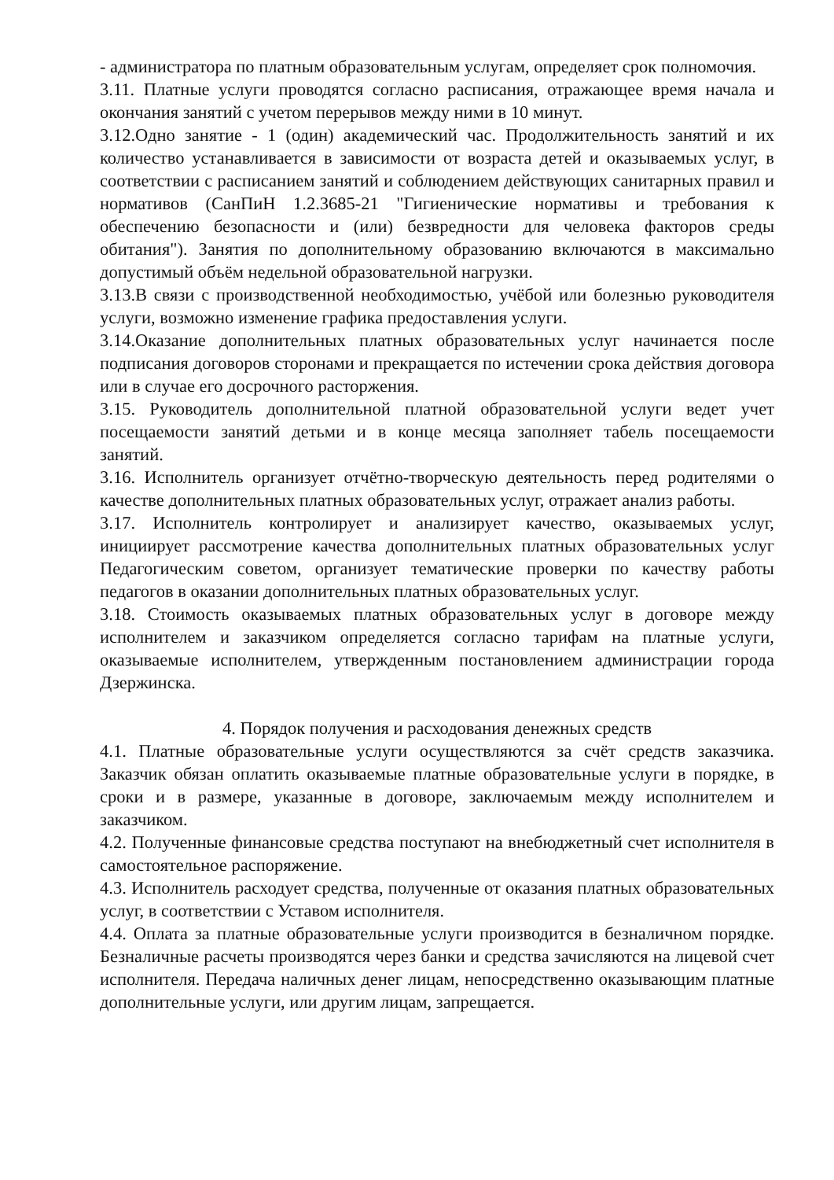- администратора по платным образовательным услугам, определяет срок полномочия.
3.11. Платные услуги проводятся согласно расписания, отражающее время начала и окончания занятий с учетом перерывов между ними в 10 минут.
3.12.Одно занятие - 1 (один) академический час. Продолжительность занятий и их количество устанавливается в зависимости от возраста детей и оказываемых услуг, в соответствии с расписанием занятий и соблюдением действующих санитарных правил и нормативов (СанПиН 1.2.3685-21 "Гигиенические нормативы и требования к обеспечению безопасности и (или) безвредности для человека факторов среды обитания"). Занятия по дополнительному образованию включаются в максимально допустимый объём недельной образовательной нагрузки.
3.13.В связи с производственной необходимостью, учёбой или болезнью руководителя услуги, возможно изменение графика предоставления услуги.
3.14.Оказание дополнительных платных образовательных услуг начинается после подписания договоров сторонами и прекращается по истечении срока действия договора или в случае его досрочного расторжения.
3.15. Руководитель дополнительной платной образовательной услуги ведет учет посещаемости занятий детьми и в конце месяца заполняет табель посещаемости занятий.
3.16. Исполнитель организует отчётно-творческую деятельность перед родителями о качестве дополнительных платных образовательных услуг, отражает анализ работы.
3.17. Исполнитель контролирует и анализирует качество, оказываемых услуг, инициирует рассмотрение качества дополнительных платных образовательных услуг Педагогическим советом, организует тематические проверки по качеству работы педагогов в оказании дополнительных платных образовательных услуг.
3.18. Стоимость оказываемых платных образовательных услуг в договоре между исполнителем и заказчиком определяется согласно тарифам на платные услуги, оказываемые исполнителем, утвержденным постановлением администрации города Дзержинска.
4. Порядок получения и расходования денежных средств
4.1. Платные образовательные услуги осуществляются за счёт средств заказчика. Заказчик обязан оплатить оказываемые платные образовательные услуги в порядке, в сроки и в размере, указанные в договоре, заключаемым между исполнителем и заказчиком.
4.2. Полученные финансовые средства поступают на внебюджетный счет исполнителя в самостоятельное распоряжение.
4.3. Исполнитель расходует средства, полученные от оказания платных образовательных услуг, в соответствии с Уставом исполнителя.
4.4. Оплата за платные образовательные услуги производится в безналичном порядке. Безналичные расчеты производятся через банки и средства зачисляются на лицевой счет исполнителя. Передача наличных денег лицам, непосредственно оказывающим платные дополнительные услуги, или другим лицам, запрещается.